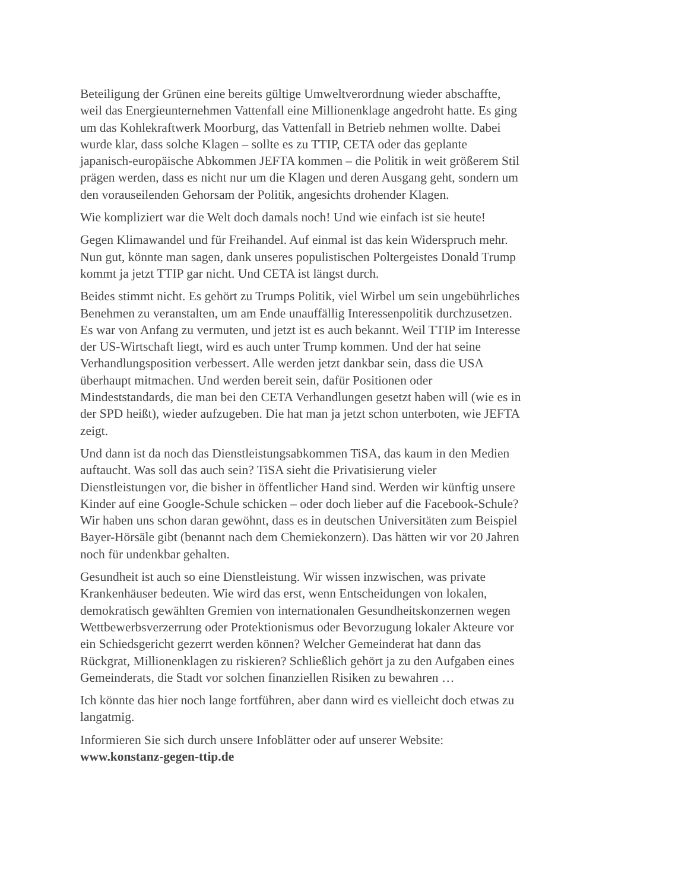Beteiligung der Grünen eine bereits gültige Umweltverordnung wieder abschaffte, weil das Energieunternehmen Vattenfall eine Millionenklage angedroht hatte. Es ging um das Kohlekraftwerk Moorburg, das Vattenfall in Betrieb nehmen wollte. Dabei wurde klar, dass solche Klagen – sollte es zu TTIP, CETA oder das geplante japanisch-europäische Abkommen JEFTA kommen – die Politik in weit größerem Stil prägen werden, dass es nicht nur um die Klagen und deren Ausgang geht, sondern um den vorauseilenden Gehorsam der Politik, angesichts drohender Klagen.
Wie kompliziert war die Welt doch damals noch! Und wie einfach ist sie heute!
Gegen Klimawandel und für Freihandel. Auf einmal ist das kein Widerspruch mehr. Nun gut, könnte man sagen, dank unseres populistischen Poltergeistes Donald Trump kommt ja jetzt TTIP gar nicht. Und CETA ist längst durch.
Beides stimmt nicht. Es gehört zu Trumps Politik, viel Wirbel um sein ungebührliches Benehmen zu veranstalten, um am Ende unauffällig Interessenpolitik durchzusetzen. Es war von Anfang zu vermuten, und jetzt ist es auch bekannt. Weil TTIP im Interesse der US-Wirtschaft liegt, wird es auch unter Trump kommen. Und der hat seine Verhandlungsposition verbessert. Alle werden jetzt dankbar sein, dass die USA überhaupt mitmachen. Und werden bereit sein, dafür Positionen oder Mindeststandards, die man bei den CETA Verhandlungen gesetzt haben will (wie es in der SPD heißt), wieder aufzugeben. Die hat man ja jetzt schon unterboten, wie JEFTA zeigt.
Und dann ist da noch das Dienstleistungsabkommen TiSA, das kaum in den Medien auftaucht. Was soll das auch sein? TiSA sieht die Privatisierung vieler Dienstleistungen vor, die bisher in öffentlicher Hand sind. Werden wir künftig unsere Kinder auf eine Google-Schule schicken – oder doch lieber auf die Facebook-Schule? Wir haben uns schon daran gewöhnt, dass es in deutschen Universitäten zum Beispiel Bayer-Hörsäle gibt (benannt nach dem Chemiekonzern). Das hätten wir vor 20 Jahren noch für undenkbar gehalten.
Gesundheit ist auch so eine Dienstleistung. Wir wissen inzwischen, was private Krankenhäuser bedeuten. Wie wird das erst, wenn Entscheidungen von lokalen, demokratisch gewählten Gremien von internationalen Gesundheitskonzernen wegen Wettbewerbsverzerrung oder Protektionismus oder Bevorzugung lokaler Akteure vor ein Schiedsgericht gezerrt werden können? Welcher Gemeinderat hat dann das Rückgrat, Millionenklagen zu riskieren? Schließlich gehört ja zu den Aufgaben eines Gemeinderats, die Stadt vor solchen finanziellen Risiken zu bewahren …
Ich könnte das hier noch lange fortführen, aber dann wird es vielleicht doch etwas zu langatmig.
Informieren Sie sich durch unsere Infoblätter oder auf unserer Website:
www.konstanz-gegen-ttip.de